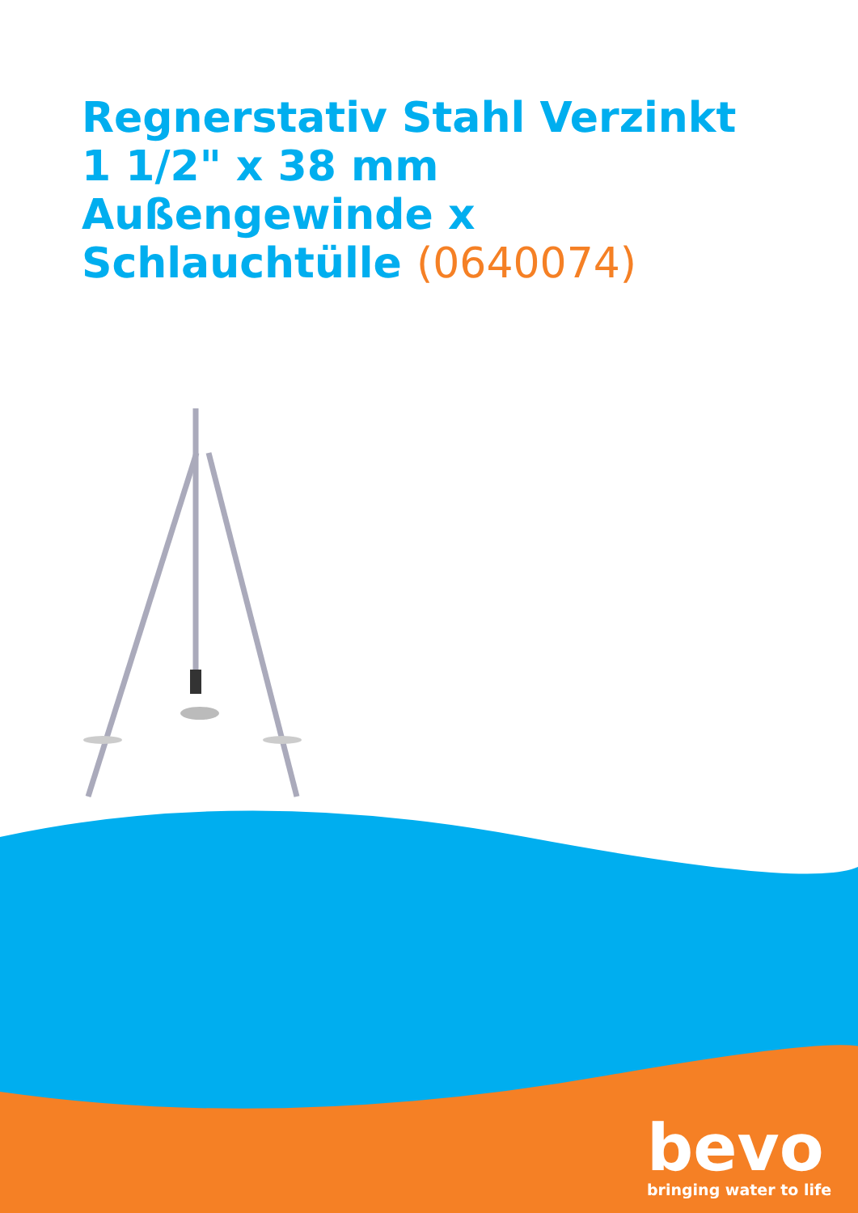Regnerstativ Stahl Verzinkt 1 1/2" x 38 mm Außengewinde x Schlauchtülle (0640074)
bevo
bringing water to life